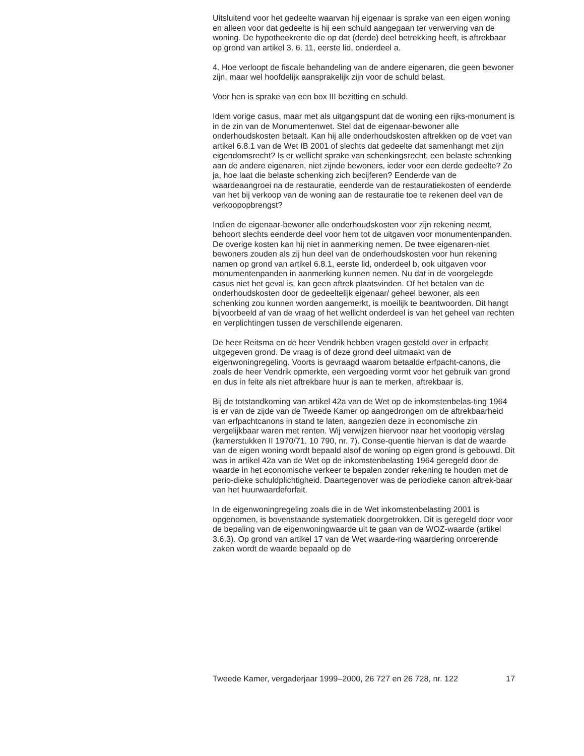Uitsluitend voor het gedeelte waarvan hij eigenaar is sprake van een eigen woning en alleen voor dat gedeelte is hij een schuld aangegaan ter verwerving van de woning. De hypotheekrente die op dat (derde) deel betrekking heeft, is aftrekbaar op grond van artikel 3. 6. 11, eerste lid, onderdeel a.
4. Hoe verloopt de fiscale behandeling van de andere eigenaren, die geen bewoner zijn, maar wel hoofdelijk aansprakelijk zijn voor de schuld belast.
Voor hen is sprake van een box III bezitting en schuld.
Idem vorige casus, maar met als uitgangspunt dat de woning een rijks-monument is in de zin van de Monumentenwet. Stel dat de eigenaar-bewoner alle onderhoudskosten betaalt. Kan hij alle onderhoudskosten aftrekken op de voet van artikel 6.8.1 van de Wet IB 2001 of slechts dat gedeelte dat samenhangt met zijn eigendomsrecht? Is er wellicht sprake van schenkingsrecht, een belaste schenking aan de andere eigenaren, niet zijnde bewoners, ieder voor een derde gedeelte? Zo ja, hoe laat die belaste schenking zich becijferen? Eenderde van de waardeaangroei na de restauratie, eenderde van de restauratiekosten of eenderde van het bij verkoop van de woning aan de restauratie toe te rekenen deel van de verkoopopbrengst?
Indien de eigenaar-bewoner alle onderhoudskosten voor zijn rekening neemt, behoort slechts eenderde deel voor hem tot de uitgaven voor monumentenpanden. De overige kosten kan hij niet in aanmerking nemen. De twee eigenaren-niet bewoners zouden als zij hun deel van de onderhoudskosten voor hun rekening namen op grond van artikel 6.8.1, eerste lid, onderdeel b, ook uitgaven voor monumentenpanden in aanmerking kunnen nemen. Nu dat in de voorgelegde casus niet het geval is, kan geen aftrek plaatsvinden. Of het betalen van de onderhoudskosten door de gedeeltelijk eigenaar/ geheel bewoner, als een schenking zou kunnen worden aangemerkt, is moeilijk te beantwoorden. Dit hangt bijvoorbeeld af van de vraag of het wellicht onderdeel is van het geheel van rechten en verplichtingen tussen de verschillende eigenaren.
De heer Reitsma en de heer Vendrik hebben vragen gesteld over in erfpacht uitgegeven grond. De vraag is of deze grond deel uitmaakt van de eigenwoningregeling. Voorts is gevraagd waarom betaalde erfpacht-canons, die zoals de heer Vendrik opmerkte, een vergoeding vormt voor het gebruik van grond en dus in feite als niet aftrekbare huur is aan te merken, aftrekbaar is.
Bij de totstandkoming van artikel 42a van de Wet op de inkomstenbelas-ting 1964 is er van de zijde van de Tweede Kamer op aangedrongen om de aftrekbaarheid van erfpachtcanons in stand te laten, aangezien deze in economische zin vergelijkbaar waren met renten. Wij verwijzen hiervoor naar het voorlopig verslag (kamerstukken II 1970/71, 10 790, nr. 7). Conse-quentie hiervan is dat de waarde van de eigen woning wordt bepaald alsof de woning op eigen grond is gebouwd. Dit was in artikel 42a van de Wet op de inkomstenbelasting 1964 geregeld door de waarde in het economische verkeer te bepalen zonder rekening te houden met de perio-dieke schuldplichtigheid. Daartegenover was de periodieke canon aftrek-baar van het huurwaardeforfait.
In de eigenwoningregeling zoals die in de Wet inkomstenbelasting 2001 is opgenomen, is bovenstaande systematiek doorgetrokken. Dit is geregeld door voor de bepaling van de eigenwoningwaarde uit te gaan van de WOZ-waarde (artikel 3.6.3). Op grond van artikel 17 van de Wet waarde-ring waardering onroerende zaken wordt de waarde bepaald op de
Tweede Kamer, vergaderjaar 1999–2000, 26 727 en 26 728, nr. 122 17